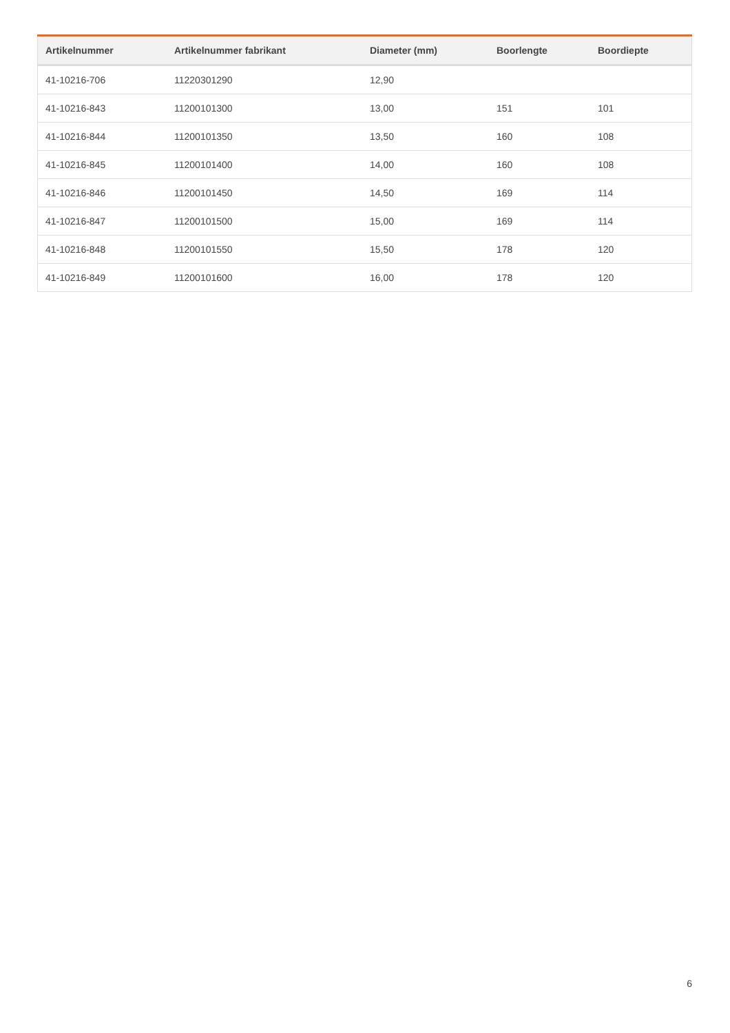| Artikelnummer | Artikelnummer fabrikant | Diameter (mm) | Boorlengte | Boordiepte |
| --- | --- | --- | --- | --- |
| 41-10216-706 | 11220301290 | 12,90 | | |
| 41-10216-843 | 11200101300 | 13,00 | 151 | 101 |
| 41-10216-844 | 11200101350 | 13,50 | 160 | 108 |
| 41-10216-845 | 11200101400 | 14,00 | 160 | 108 |
| 41-10216-846 | 11200101450 | 14,50 | 169 | 114 |
| 41-10216-847 | 11200101500 | 15,00 | 169 | 114 |
| 41-10216-848 | 11200101550 | 15,50 | 178 | 120 |
| 41-10216-849 | 11200101600 | 16,00 | 178 | 120 |
6